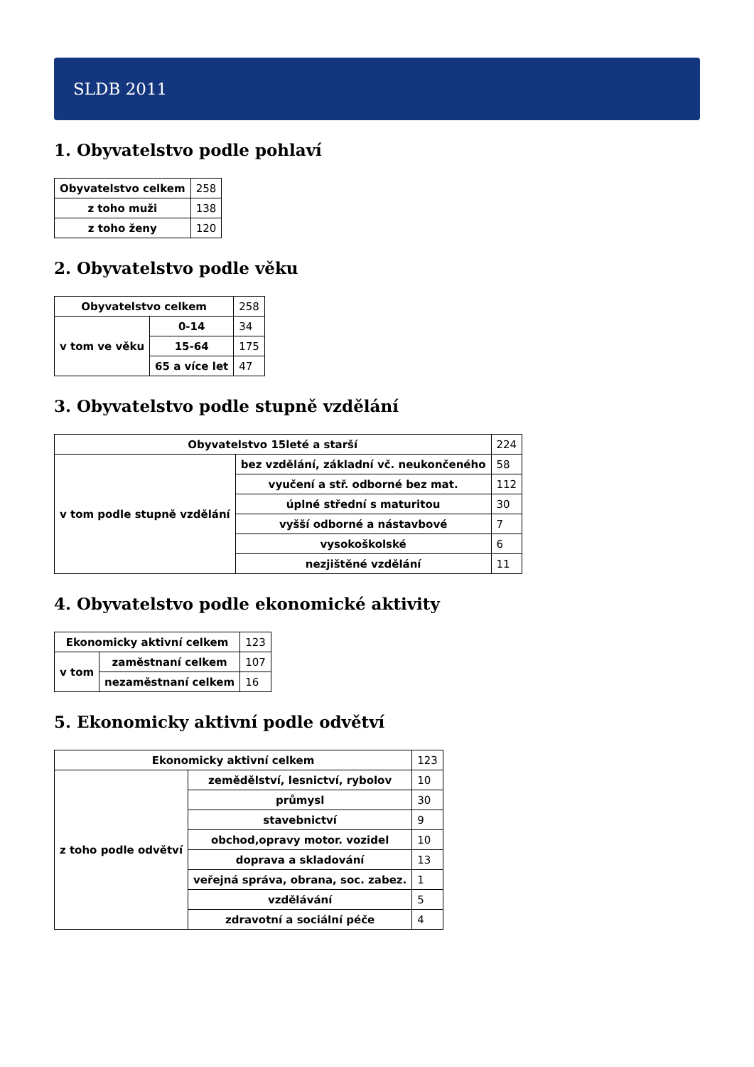SLDB 2011
1. Obyvatelstvo podle pohlaví
| Obyvatelstvo celkem | 258 |
| z toho muži | 138 |
| z toho ženy | 120 |
2. Obyvatelstvo podle věku
| Obyvatelstvo celkem | | 258 |
| v tom ve věku | 0-14 | 34 |
| | 15-64 | 175 |
| | 65 a více let | 47 |
3. Obyvatelstvo podle stupně vzdělání
| Obyvatelstvo 15leté a starší | | 224 |
| v tom podle stupně vzdělání | bez vzdělání, základní vč. neukončeného | 58 |
| | vyučení a stř. odborné bez mat. | 112 |
| | úplné střední s maturitou | 30 |
| | vyšší odborné a nástavbové | 7 |
| | vysokoškolské | 6 |
| | nezjištěné vzdělání | 11 |
4. Obyvatelstvo podle ekonomické aktivity
| Ekonomicky aktivní celkem | | 123 |
| v tom | zaměstnaní celkem | 107 |
| | nezaměstnaní celkem | 16 |
5. Ekonomicky aktivní podle odvětví
| Ekonomicky aktivní celkem | | 123 |
| z toho podle odvětví | zemědělství, lesnictví, rybolov | 10 |
| | průmysl | 30 |
| | stavebnictví | 9 |
| | obchod,opravy motor. vozidel | 10 |
| | doprava a skladování | 13 |
| | veřejná správa, obrana, soc. zabez. | 1 |
| | vzdělávání | 5 |
| | zdravotní a sociální péče | 4 |